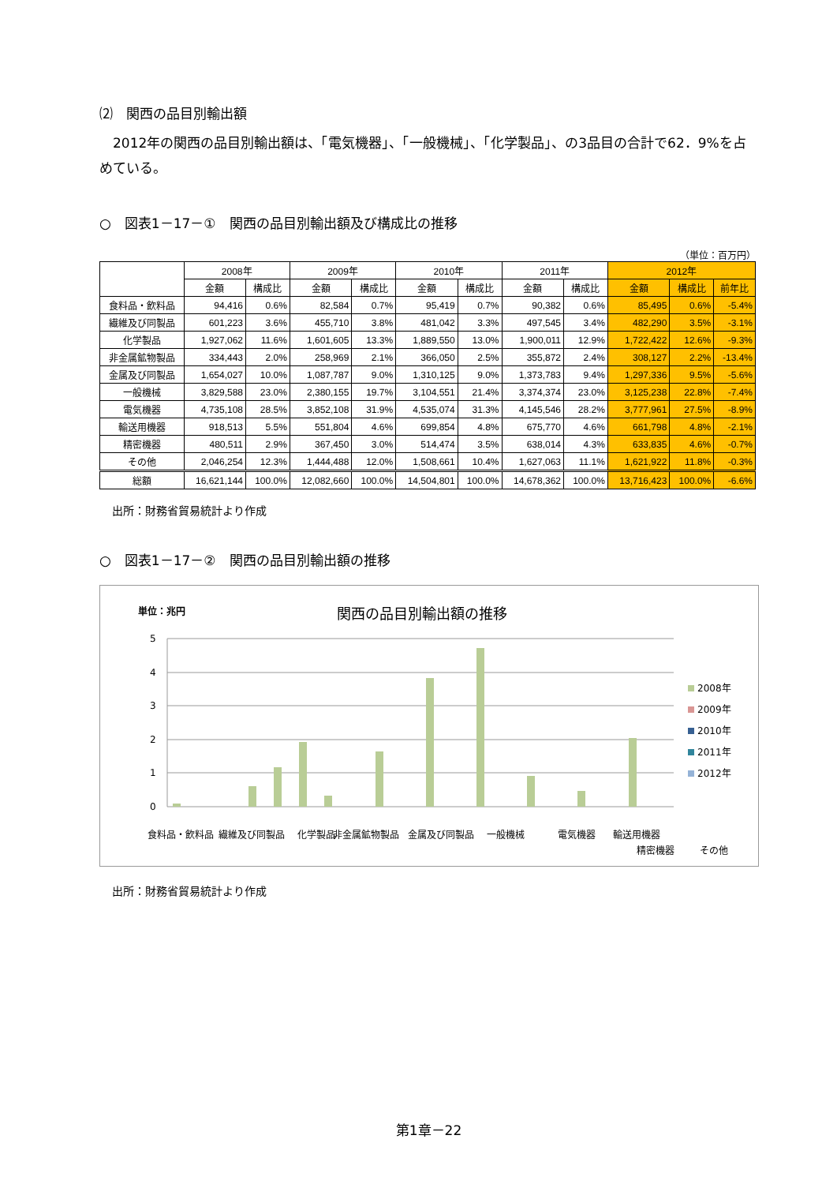⑵　関西の品目別輸出額
　2012年の関西の品目別輸出額は、「電気機器」、「一般機械」、「化学製品」、の3品目の合計で62．9%を占めている。
○　図表1－17－①　関西の品目別輸出額及び構成比の推移
（単位：百万円）
| | 2008年 | | 2009年 | | 2010年 | | 2011年 | | 2012年 | | |
| --- | --- | --- | --- | --- | --- | --- | --- | --- | --- | --- | --- |
| | 金額 | 構成比 | 金額 | 構成比 | 金額 | 構成比 | 金額 | 構成比 | 金額 | 構成比 | 前年比 |
| 食料品・飲料品 | 94,416 | 0.6% | 82,584 | 0.7% | 95,419 | 0.7% | 90,382 | 0.6% | 85,495 | 0.6% | -5.4% |
| 繊維及び同製品 | 601,223 | 3.6% | 455,710 | 3.8% | 481,042 | 3.3% | 497,545 | 3.4% | 482,290 | 3.5% | -3.1% |
| 化学製品 | 1,927,062 | 11.6% | 1,601,605 | 13.3% | 1,889,550 | 13.0% | 1,900,011 | 12.9% | 1,722,422 | 12.6% | -9.3% |
| 非金属鉱物製品 | 334,443 | 2.0% | 258,969 | 2.1% | 366,050 | 2.5% | 355,872 | 2.4% | 308,127 | 2.2% | -13.4% |
| 金属及び同製品 | 1,654,027 | 10.0% | 1,087,787 | 9.0% | 1,310,125 | 9.0% | 1,373,783 | 9.4% | 1,297,336 | 9.5% | -5.6% |
| 一般機械 | 3,829,588 | 23.0% | 2,380,155 | 19.7% | 3,104,551 | 21.4% | 3,374,374 | 23.0% | 3,125,238 | 22.8% | -7.4% |
| 電気機器 | 4,735,108 | 28.5% | 3,852,108 | 31.9% | 4,535,074 | 31.3% | 4,145,546 | 28.2% | 3,777,961 | 27.5% | -8.9% |
| 輸送用機器 | 918,513 | 5.5% | 551,804 | 4.6% | 699,854 | 4.8% | 675,770 | 4.6% | 661,798 | 4.8% | -2.1% |
| 精密機器 | 480,511 | 2.9% | 367,450 | 3.0% | 514,474 | 3.5% | 638,014 | 4.3% | 633,835 | 4.6% | -0.7% |
| その他 | 2,046,254 | 12.3% | 1,444,488 | 12.0% | 1,508,661 | 10.4% | 1,627,063 | 11.1% | 1,621,922 | 11.8% | -0.3% |
| 総額 | 16,621,144 | 100.0% | 12,082,660 | 100.0% | 14,504,801 | 100.0% | 14,678,362 | 100.0% | 13,716,423 | 100.0% | -6.6% |
出所：財務省貿易統計より作成
○　図表1－17－②　関西の品目別輸出額の推移
単位：兆円
関西の品目別輸出額の推移
5
4
3
2
1
0
2008年
2009年
2010年
2011年
2012年
食料品・飲料品
繊維及び同製品
化学製品
非金属鉱物製品
金属及び同製品
一般機械
電気機器
輸送用機器
精密機器
その他
出所：財務省貿易統計より作成
第1章－22